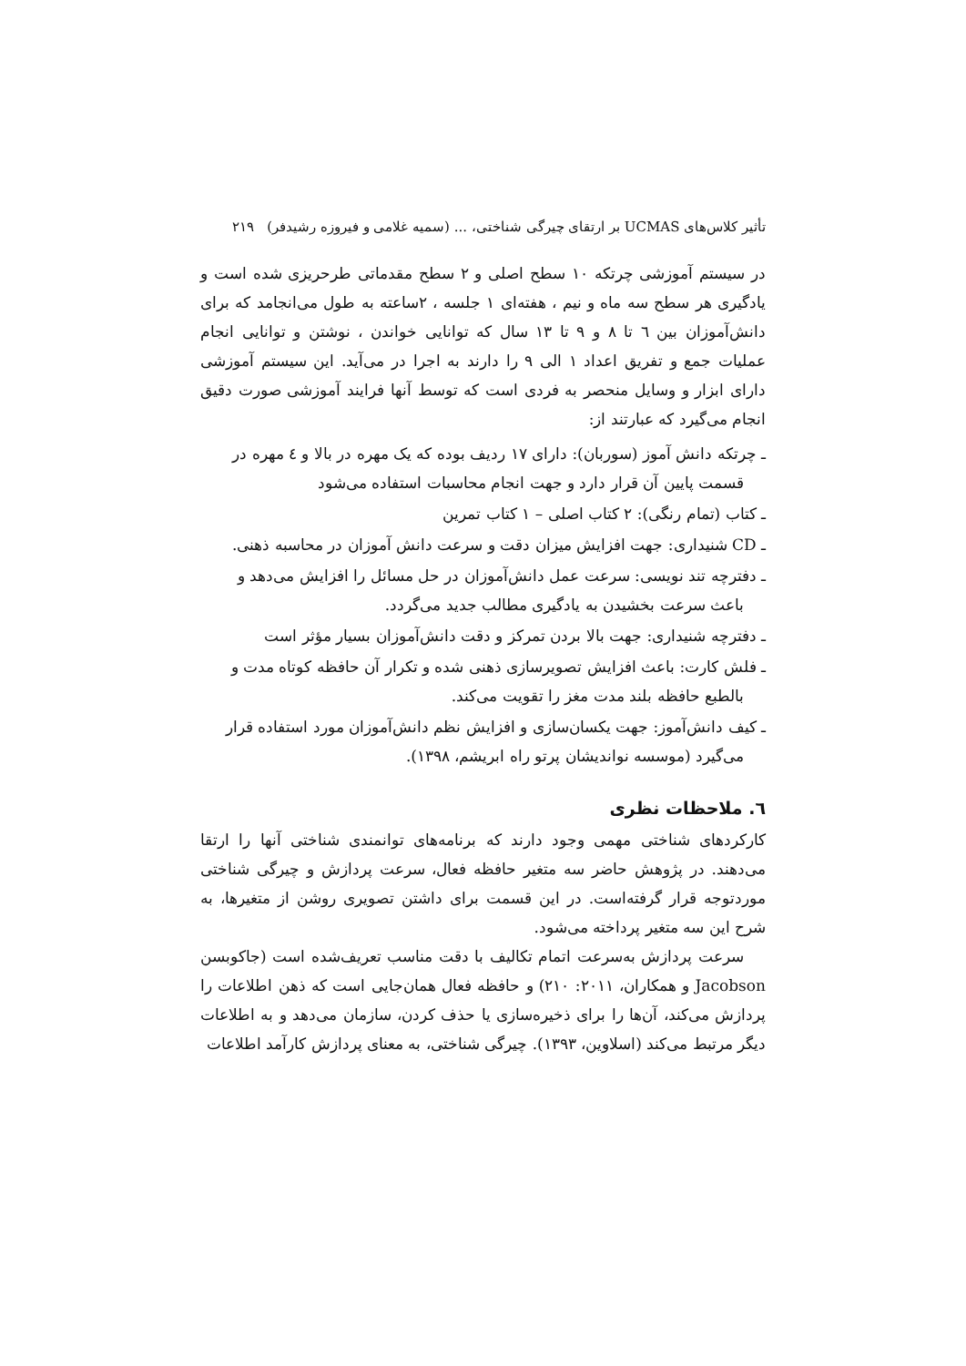تأثیر کلاس‌های UCMAS بر ارتقای چیرگی شناختی، ... (سمیه غلامی و فیروزه رشیدفر) ۲۱۹
در سیستم آموزشی چرتکه ۱۰ سطح اصلی و ۲ سطح مقدماتی طرحریزی شده است و یادگیری هر سطح سه ماه و نیم ، هفته‌ای ۱ جلسه ، ۲ساعته به طول می‌انجامد که برای دانش‌آموزان بین ٦ تا ۸ و ۹ تا ۱۳ سال که توانایی خواندن ، نوشتن و توانایی انجام عملیات جمع و تفریق اعداد ۱ الی ۹ را دارند به اجرا در می‌آید. این سیستم آموزشی دارای ابزار و وسایل منحصر به فردی است که توسط آنها فرایند آموزشی صورت دقیق انجام می‌گیرد که عبارتند از:
ـ چرتکه دانش آموز (سوربان): دارای ۱۷ ردیف بوده که یک مهره در بالا و ٤ مهره در قسمت پایین آن قرار دارد و جهت انجام محاسبات استفاده می‌شود
ـ کتاب (تمام رنگی): ۲ کتاب اصلی – ۱ کتاب تمرین
ـ CD شنیداری: جهت افزایش میزان دقت و سرعت دانش آموزان در محاسبه ذهنی.
ـ دفترچه تند نویسی: سرعت عمل دانش‌آموزان در حل مسائل را افزایش می‌دهد و باعث سرعت بخشیدن به یادگیری مطالب جدید می‌گردد.
ـ دفترچه شنیداری: جهت بالا بردن تمرکز و دقت دانش‌آموزان بسیار مؤثر است
ـ فلش کارت: باعث افزایش تصویرسازی ذهنی شده و تکرار آن حافظه کوتاه مدت و بالطبع حافظه بلند مدت مغز را تقویت می‌کند.
ـ کیف دانش‌آموز: جهت یکسان‌سازی و افزایش نظم دانش‌آموزان مورد استفاده قرار می‌گیرد (موسسه نواندیشان پرتو راه ابریشم، ۱۳۹۸).
٦. ملاحظات نظری
کارکردهای شناختی مهمی وجود دارند که برنامه‌های توانمندی شناختی آنها را ارتقا می‌دهند. در پژوهش حاضر سه متغیر حافظه فعال، سرعت پردازش و چیرگی شناختی موردتوجه قرار گرفته‌است. در این قسمت برای داشتن تصویری روشن از متغیرها، به شرح این سه متغیر پرداخته می‌شود.
سرعت پردازش به‌سرعت اتمام تکالیف با دقت مناسب تعریف‌شده است (جاکوبسن Jacobson و همکاران، ۲۰۱۱: ۲۱۰) و حافظه فعال همان‌جایی است که ذهن اطلاعات را پردازش می‌کند، آن‌ها را برای ذخیره‌سازی یا حذف کردن، سازمان می‌دهد و به اطلاعات دیگر مرتبط می‌کند (اسلاوین، ۱۳۹۳). چیرگی شناختی، به معنای پردازش کارآمد اطلاعات